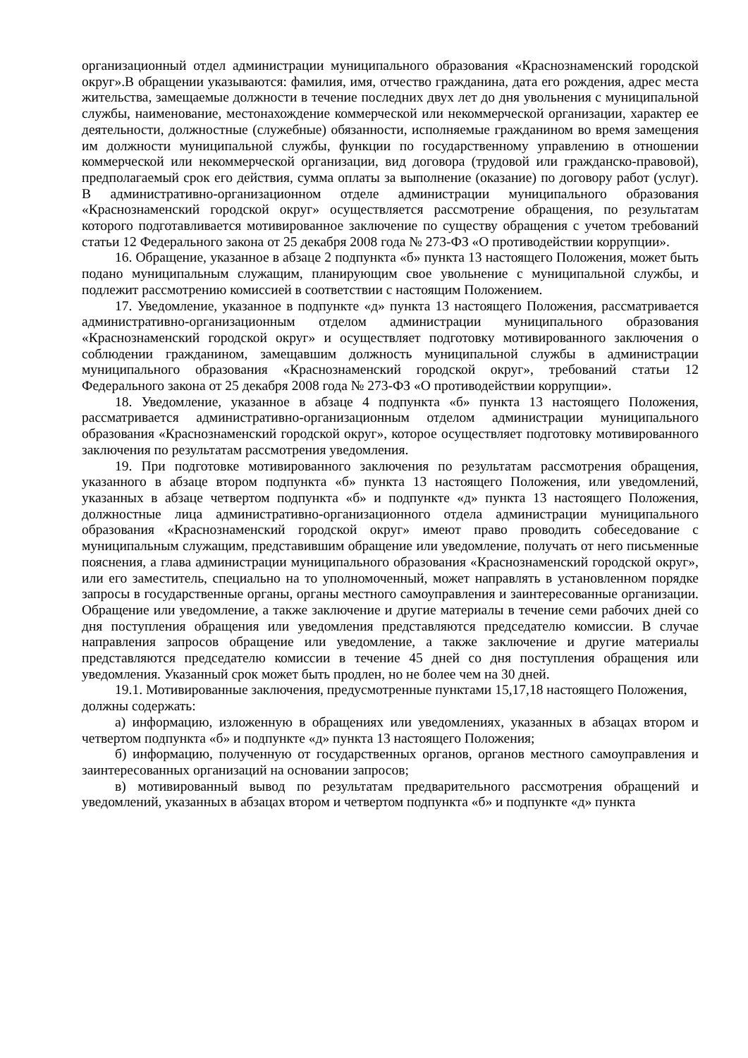организационный отдел администрации муниципального образования «Краснознаменский городской округ».В обращении указываются: фамилия, имя, отчество гражданина, дата его рождения, адрес места жительства, замещаемые должности в течение последних двух лет до дня увольнения с муниципальной службы, наименование, местонахождение коммерческой или некоммерческой организации, характер ее деятельности, должностные (служебные) обязанности, исполняемые гражданином во время замещения им должности муниципальной службы, функции по государственному управлению в отношении коммерческой или некоммерческой организации, вид договора (трудовой или гражданско-правовой), предполагаемый срок его действия, сумма оплаты за выполнение (оказание) по договору работ (услуг). В административно-организационном отделе администрации муниципального образования «Краснознаменский городской округ» осуществляется рассмотрение обращения, по результатам которого подготавливается мотивированное заключение по существу обращения с учетом требований статьи 12 Федерального закона от 25 декабря 2008 года № 273-ФЗ «О противодействии коррупции».
16. Обращение, указанное в абзаце 2 подпункта «б» пункта 13 настоящего Положения, может быть подано муниципальным служащим, планирующим свое увольнение с муниципальной службы, и подлежит рассмотрению комиссией в соответствии с настоящим Положением.
17. Уведомление, указанное в подпункте «д» пункта 13 настоящего Положения, рассматривается административно-организационным отделом администрации муниципального образования «Краснознаменский городской округ» и осуществляет подготовку мотивированного заключения о соблюдении гражданином, замещавшим должность муниципальной службы в администрации муниципального образования «Краснознаменский городской округ», требований статьи 12 Федерального закона от 25 декабря 2008 года № 273-ФЗ «О противодействии коррупции».
18. Уведомление, указанное в абзаце 4 подпункта «б» пункта 13 настоящего Положения, рассматривается административно-организационным отделом администрации муниципального образования «Краснознаменский городской округ», которое осуществляет подготовку мотивированного заключения по результатам рассмотрения уведомления.
19. При подготовке мотивированного заключения по результатам рассмотрения обращения, указанного в абзаце втором подпункта «б» пункта 13 настоящего Положения, или уведомлений, указанных в абзаце четвертом подпункта «б» и подпункте «д» пункта 13 настоящего Положения, должностные лица административно-организационного отдела администрации муниципального образования «Краснознаменский городской округ» имеют право проводить собеседование с муниципальным служащим, представившим обращение или уведомление, получать от него письменные пояснения, а глава администрации муниципального образования «Краснознаменский городской округ», или его заместитель, специально на то уполномоченный, может направлять в установленном порядке запросы в государственные органы, органы местного самоуправления и заинтересованные организации. Обращение или уведомление, а также заключение и другие материалы в течение семи рабочих дней со дня поступления обращения или уведомления представляются председателю комиссии. В случае направления запросов обращение или уведомление, а также заключение и другие материалы представляются председателю комиссии в течение 45 дней со дня поступления обращения или уведомления. Указанный срок может быть продлен, но не более чем на 30 дней.
19.1. Мотивированные заключения, предусмотренные пунктами 15,17,18 настоящего Положения, должны содержать:
а) информацию, изложенную в обращениях или уведомлениях, указанных в абзацах втором и четвертом подпункта «б» и подпункте «д» пункта 13 настоящего Положения;
б) информацию, полученную от государственных органов, органов местного самоуправления и заинтересованных организаций на основании запросов;
в) мотивированный вывод по результатам предварительного рассмотрения обращений и уведомлений, указанных в абзацах втором и четвертом подпункта «б» и подпункте «д» пункта